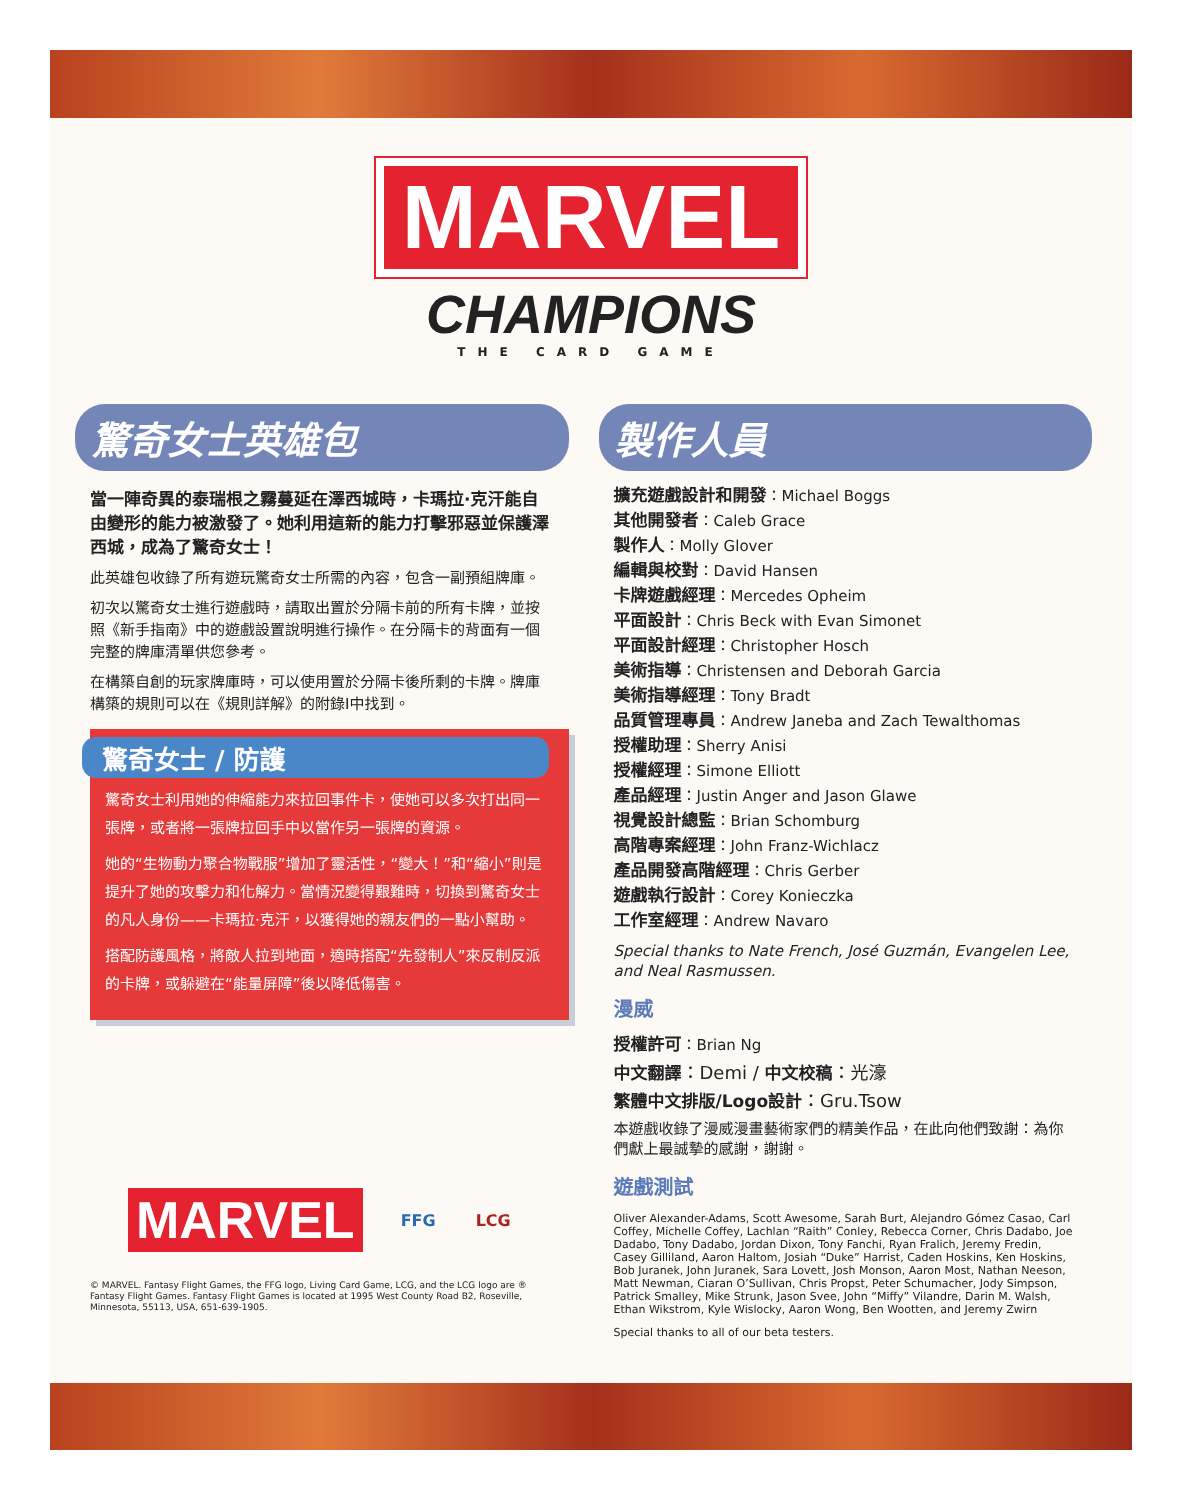MARVEL
CHAMPIONS
THE CARD GAME
驚奇女士英雄包
當一陣奇異的泰瑞根之霧蔓延在澤西城時，卡瑪拉·克汗能自由變形的能力被激發了。她利用這新的能力打擊邪惡並保護澤西城，成為了驚奇女士！
此英雄包收錄了所有遊玩驚奇女士所需的內容，包含一副預組牌庫。
初次以驚奇女士進行遊戲時，請取出置於分隔卡前的所有卡牌，並按照《新手指南》中的遊戲設置說明進行操作。在分隔卡的背面有一個完整的牌庫清單供您參考。
在構築自創的玩家牌庫時，可以使用置於分隔卡後所剩的卡牌。牌庫構築的規則可以在《規則詳解》的附錄I中找到。
驚奇女士 / 防護
驚奇女士利用她的伸縮能力來拉回事件卡，使她可以多次打出同一張牌，或者將一張牌拉回手中以當作另一張牌的資源。
她的“生物動力聚合物戰服”增加了靈活性，“變大！”和“縮小”則是提升了她的攻擊力和化解力。當情況變得艱難時，切換到驚奇女士的凡人身份——卡瑪拉·克汗，以獲得她的親友們的一點小幫助。
搭配防護風格，將敵人拉到地面，適時搭配“先發制人”來反制反派的卡牌，或躲避在“能量屏障”後以降低傷害。
MARVEL
FFG LCG
© MARVEL. Fantasy Flight Games, the FFG logo, Living Card Game, LCG, and the LCG logo are ® Fantasy Flight Games. Fantasy Flight Games is located at 1995 West County Road B2, Roseville, Minnesota, 55113, USA, 651-639-1905.
製作人員
擴充遊戲設計和開發：Michael Boggs
其他開發者：Caleb Grace
製作人：Molly Glover
編輯與校對：David Hansen
卡牌遊戲經理：Mercedes Opheim
平面設計：Chris Beck with Evan Simonet
平面設計經理：Christopher Hosch
美術指導：Christensen and Deborah Garcia
美術指導經理：Tony Bradt
品質管理專員：Andrew Janeba and Zach Tewalthomas
授權助理：Sherry Anisi
授權經理：Simone Elliott
產品經理：Justin Anger and Jason Glawe
視覺設計總監：Brian Schomburg
高階專案經理：John Franz-Wichlacz
產品開發高階經理：Chris Gerber
遊戲執行設計：Corey Konieczka
工作室經理：Andrew Navaro
Special thanks to Nate French, José Guzmán, Evangelen Lee, and Neal Rasmussen.
漫威
授權許可：Brian Ng
中文翻譯：Demi / 中文校稿：光濠
繁體中文排版/Logo設計：Gru.Tsow
本遊戲收錄了漫威漫畫藝術家們的精美作品，在此向他們致謝：為你們獻上最誠摯的感謝，謝謝。
遊戲測試
Oliver Alexander-Adams, Scott Awesome, Sarah Burt, Alejandro Gómez Casao, Carl Coffey, Michelle Coffey, Lachlan “Raith” Conley, Rebecca Corner, Chris Dadabo, Joe Dadabo, Tony Dadabo, Jordan Dixon, Tony Fanchi, Ryan Fralich, Jeremy Fredin, Casey Gilliland, Aaron Haltom, Josiah “Duke” Harrist, Caden Hoskins, Ken Hoskins, Bob Juranek, John Juranek, Sara Lovett, Josh Monson, Aaron Most, Nathan Neeson, Matt Newman, Ciaran O’Sullivan, Chris Propst, Peter Schumacher, Jody Simpson, Patrick Smalley, Mike Strunk, Jason Svee, John “Miffy” Vilandre, Darin M. Walsh, Ethan Wikstrom, Kyle Wislocky, Aaron Wong, Ben Wootten, and Jeremy Zwirn
Special thanks to all of our beta testers.